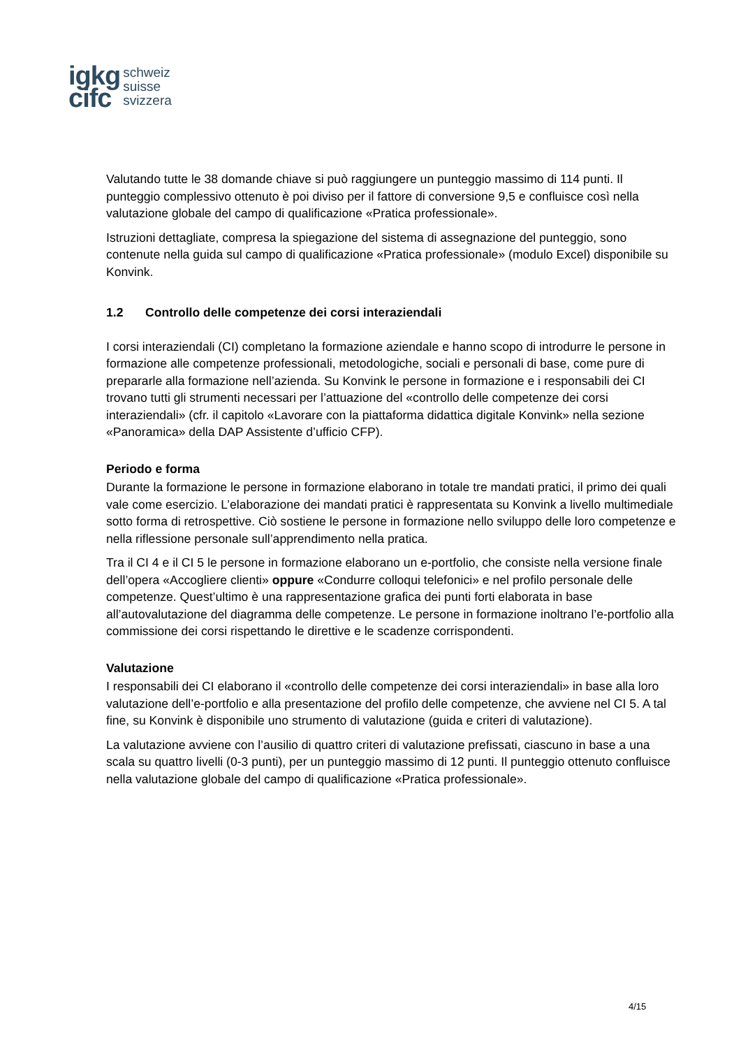igkg
cifc
schweiz
suisse
svizzera
Valutando tutte le 38 domande chiave si può raggiungere un punteggio massimo di 114 punti. Il punteggio complessivo ottenuto è poi diviso per il fattore di conversione 9,5 e confluisce così nella valutazione globale del campo di qualificazione «Pratica professionale».
Istruzioni dettagliate, compresa la spiegazione del sistema di assegnazione del punteggio, sono contenute nella guida sul campo di qualificazione «Pratica professionale» (modulo Excel) disponibile su Konvink.
1.2 Controllo delle competenze dei corsi interaziendali
I corsi interaziendali (CI) completano la formazione aziendale e hanno scopo di introdurre le persone in formazione alle competenze professionali, metodologiche, sociali e personali di base, come pure di prepararle alla formazione nell’azienda. Su Konvink le persone in formazione e i responsabili dei CI trovano tutti gli strumenti necessari per l’attuazione del «controllo delle competenze dei corsi interaziendali» (cfr. il capitolo «Lavorare con la piattaforma didattica digitale Konvink» nella sezione «Panoramica» della DAP Assistente d’ufficio CFP).
Periodo e forma
Durante la formazione le persone in formazione elaborano in totale tre mandati pratici, il primo dei quali vale come esercizio. L’elaborazione dei mandati pratici è rappresentata su Konvink a livello multimediale sotto forma di retrospettive. Ciò sostiene le persone in formazione nello sviluppo delle loro competenze e nella riflessione personale sull’apprendimento nella pratica.
Tra il CI 4 e il CI 5 le persone in formazione elaborano un e-portfolio, che consiste nella versione finale dell’opera «Accogliere clienti» oppure «Condurre colloqui telefonici» e nel profilo personale delle competenze. Quest’ultimo è una rappresentazione grafica dei punti forti elaborata in base all’autovalutazione del diagramma delle competenze. Le persone in formazione inoltrano l’e-portfolio alla commissione dei corsi rispettando le direttive e le scadenze corrispondenti.
Valutazione
I responsabili dei CI elaborano il «controllo delle competenze dei corsi interaziendali» in base alla loro valutazione dell’e-portfolio e alla presentazione del profilo delle competenze, che avviene nel CI 5. A tal fine, su Konvink è disponibile uno strumento di valutazione (guida e criteri di valutazione).
La valutazione avviene con l’ausilio di quattro criteri di valutazione prefissati, ciascuno in base a una scala su quattro livelli (0-3 punti), per un punteggio massimo di 12 punti. Il punteggio ottenuto confluisce nella valutazione globale del campo di qualificazione «Pratica professionale».
4/15